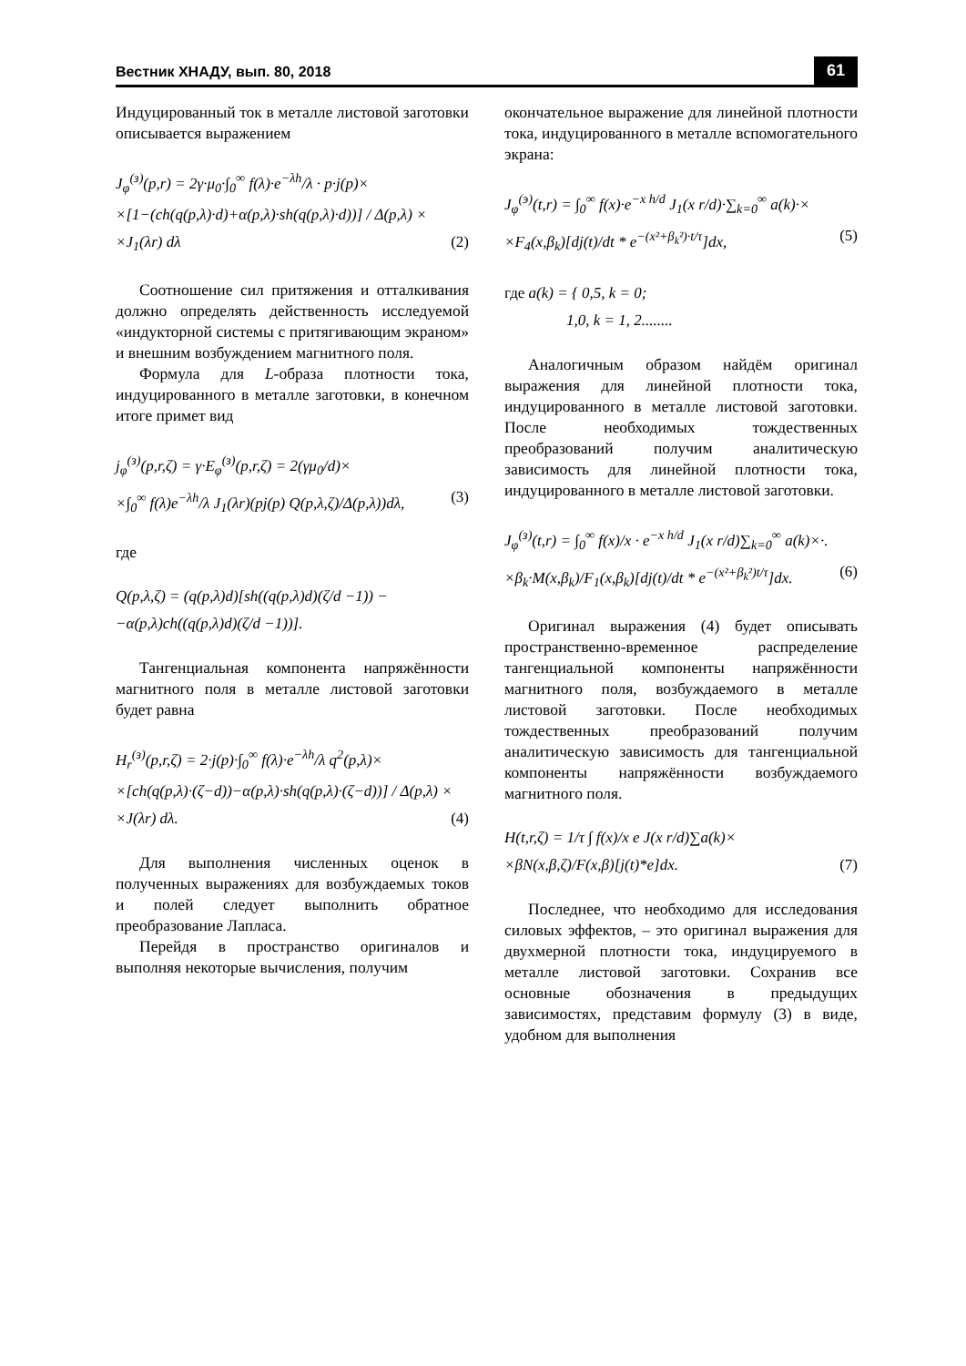Вестник ХНАДУ, вып. 80, 2018 61
Индуцированный ток в металле листовой заготовки описывается выражением
J<sub>φ</sub><sup>(з)</sup>(p,r) = 2γ·μ<sub>0</sub>·∫<sub>0</sub><sup>∞</sup> f(λ)·e<sup>−λh</sup>/λ · p·j(p)×
×[1−(ch(q(p,λ)·d)+α(p,λ)·sh(q(p,λ)·d))] / Δ(p,λ) ×
×J<sub>1</sub>(λr) dλ (2)
Соотношение сил притяжения и отталкивания должно определять действенность исследуемой «индукторной системы с притягивающим экраном» и внешним возбуждением магнитного поля.
Формула для L-образа плотности тока, индуцированного в металле заготовки, в конечном итоге примет вид
j<sub>φ</sub><sup>(з)</sup>(p,r,ζ) = γ·E<sub>φ</sub><sup>(з)</sup>(p,r,ζ) = 2(γμ<sub>0</sub>/d)×
×∫<sub>0</sub><sup>∞</sup> f(λ)e<sup>−λh</sup>/λ J<sub>1</sub>(λr)(pj(p) Q(p,λ,ζ)/Δ(p,λ))dλ, (3)
где
Q(p,λ,ζ) = (q(p,λ)d)[sh((q(p,λ)d)(ζ/d −1)) −
−α(p,λ)ch((q(p,λ)d)(ζ/d −1))].
Тангенциальная компонента напряжённости магнитного поля в металле листовой заготовки будет равна
H<sub>r</sub><sup>(з)</sup>(p,r,ζ) = 2·j(p)·∫<sub>0</sub><sup>∞</sup> f(λ)·e<sup>−λh</sup>/λ q<sup>2</sup>(p,λ)×
×[ch(q(p,λ)·(ζ−d))−α(p,λ)·sh(q(p,λ)·(ζ−d))] / Δ(p,λ) ×
×J(λr) dλ. (4)
Для выполнения численных оценок в полученных выражениях для возбуждаемых токов и полей следует выполнить обратное преобразование Лапласа.
Перейдя в пространство оригиналов и выполняя некоторые вычисления, получим
окончательное выражение для линейной плотности тока, индуцированного в металле вспомогательного экрана:
J<sub>φ</sub><sup>(э)</sup>(t,r) = ∫<sub>0</sub><sup>∞</sup> f(x)·e<sup>−x h/d</sup> J<sub>1</sub>(x r/d)·∑<sub>k=0</sub><sup>∞</sup> a(k)·×
×F<sub>4</sub>(x,β<sub>k</sub>)[dj(t)/dt * e<sup>−(x²+β<sub>k</sub>²)·t/τ</sup>]dx, (5)
где a(k) = { 0,5, k = 0;
1,0, k = 1, 2........
Аналогичным образом найдём оригинал выражения для линейной плотности тока, индуцированного в металле листовой заготовки. После необходимых тождественных преобразований получим аналитическую зависимость для линейной плотности тока, индуцированного в металле листовой заготовки.
J<sub>φ</sub><sup>(з)</sup>(t,r) = ∫<sub>0</sub><sup>∞</sup> f(x)/x · e<sup>−x h/d</sup> J<sub>1</sub>(x r/d)∑<sub>k=0</sub><sup>∞</sup> a(k)×·.
×β<sub>k</sub>·M(x,β<sub>k</sub>)/F<sub>1</sub>(x,β<sub>k</sub>)[dj(t)/dt * e<sup>−(x²+β<sub>k</sub>²)t/τ</sup>]dx. (6)
Оригинал выражения (4) будет описывать пространственно-временное распределение тангенциальной компоненты напряжённости магнитного поля, возбуждаемого в металле листовой заготовки. После необходимых тождественных преобразований получим аналитическую зависимость для тангенциальной компоненты напряжённости возбуждаемого магнитного поля.
H(t,r,ζ) = 1/τ ∫ f(x)/x e J(x r/d)∑a(k)×
×βN(x,β,ζ)/F(x,β)[j(t)*e]dx. (7)
Последнее, что необходимо для исследования силовых эффектов, – это оригинал выражения для двухмерной плотности тока, индуцируемого в металле листовой заготовки. Сохранив все основные обозначения в предыдущих зависимостях, представим формулу (3) в виде, удобном для выполнения